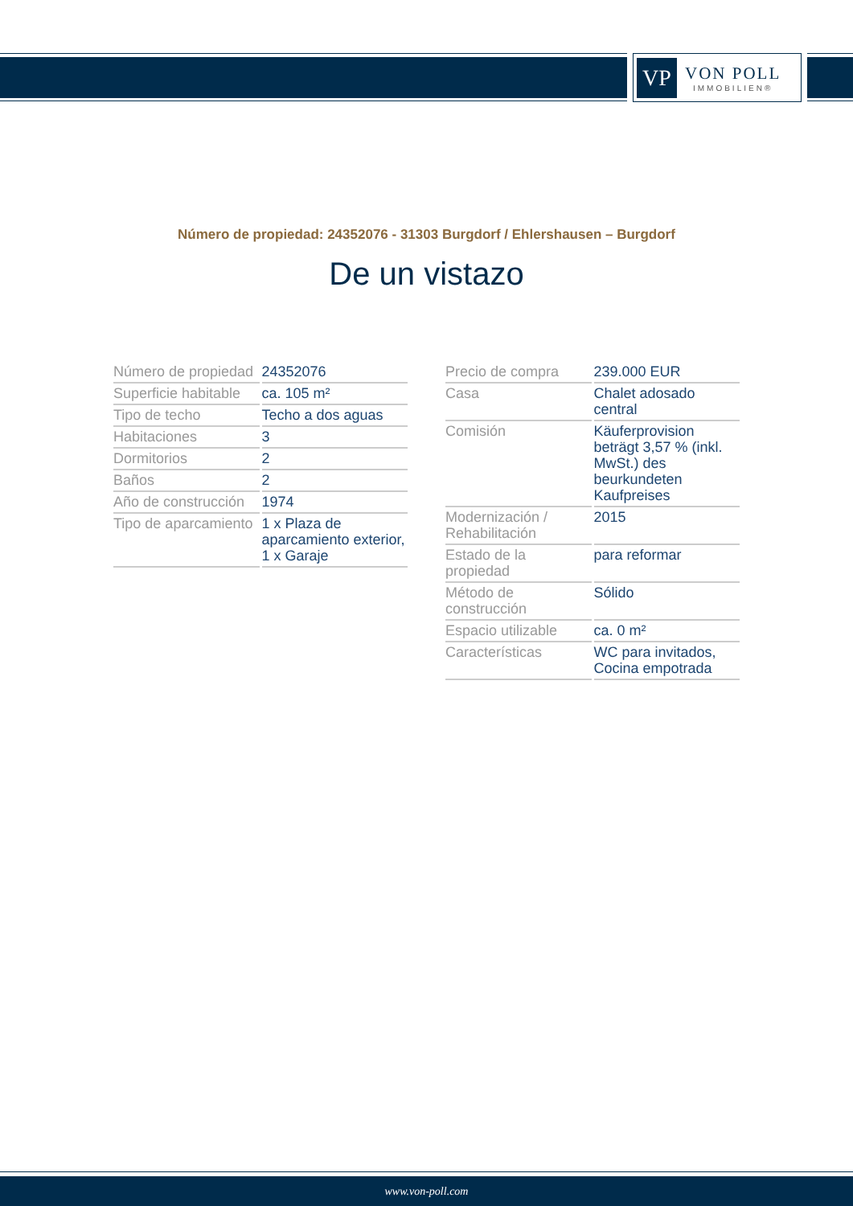VP
VON POLL
IMMOBILIEN®
Número de propiedad: 24352076 - 31303 Burgdorf / Ehlershausen – Burgdorf
De un vistazo
| Número de propiedad | 24352076 |
| Superficie habitable | ca. 105 m² |
| Tipo de techo | Techo a dos aguas |
| Habitaciones | 3 |
| Dormitorios | 2 |
| Baños | 2 |
| Año de construcción | 1974 |
| Tipo de aparcamiento | 1 x Plaza de aparcamiento exterior, 1 x Garaje |
| Precio de compra | 239.000 EUR |
| Casa | Chalet adosado central |
| Comisión | Käuferprovision beträgt 3,57 % (inkl. MwSt.) des beurkundeten Kaufpreises |
| Modernización / Rehabilitación | 2015 |
| Estado de la propiedad | para reformar |
| Método de construcción | Sólido |
| Espacio utilizable | ca. 0 m² |
| Características | WC para invitados, Cocina empotrada |
www.von-poll.com